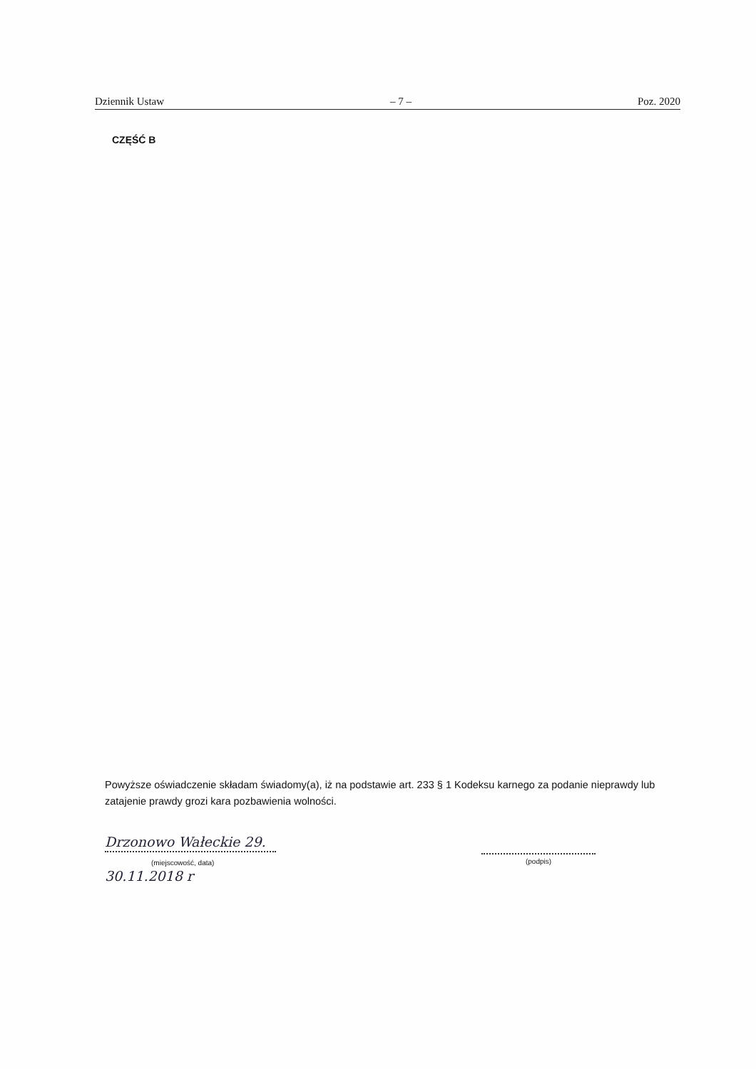Dziennik Ustaw – 7 – Poz. 2020
CZĘŚĆ B
Powyższe oświadczenie składam świadomy(a), iż na podstawie art. 233 § 1 Kodeksu karnego za podanie nieprawdy lub zatajenie prawdy grozi kara pozbawienia wolności.
Drzonowo Wałeckie 29.
(miejscowość, data) 30.11.2018 r
(podpis)